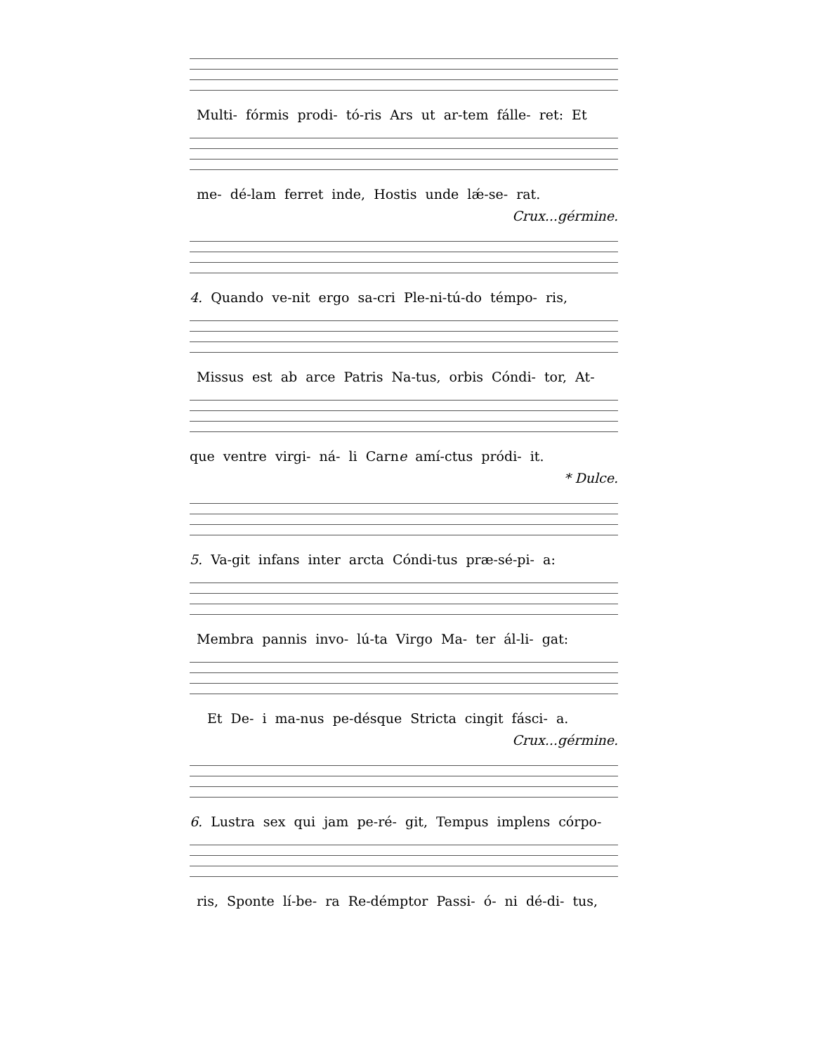Multi- fórmis prodi- tó-ris Ars ut ar-tem fálle- ret: Et
me- dé-lam ferret inde, Hostis unde lǽ-se- rat.
Crux...gérmine.
4. Quando ve-nit ergo sa-cri Ple-ni-tú-do témpo- ris,
Missus est ab arce Patris Na-tus, orbis Cóndi- tor, At-
que ventre virgi- ná- li Carne amí-ctus pródi- it.
* Dulce.
5. Va-git infans inter arcta Cóndi-tus præ-sé-pi- a:
Membra pannis invo- lú-ta Virgo Ma- ter ál-li- gat:
Et De- i ma-nus pe-désque Stricta cingit fásci- a.
Crux...gérmine.
6. Lustra sex qui jam pe-ré- git, Tempus implens córpo-
ris, Sponte lí-be- ra Re-démptor Passi- ó- ni dé-di- tus,